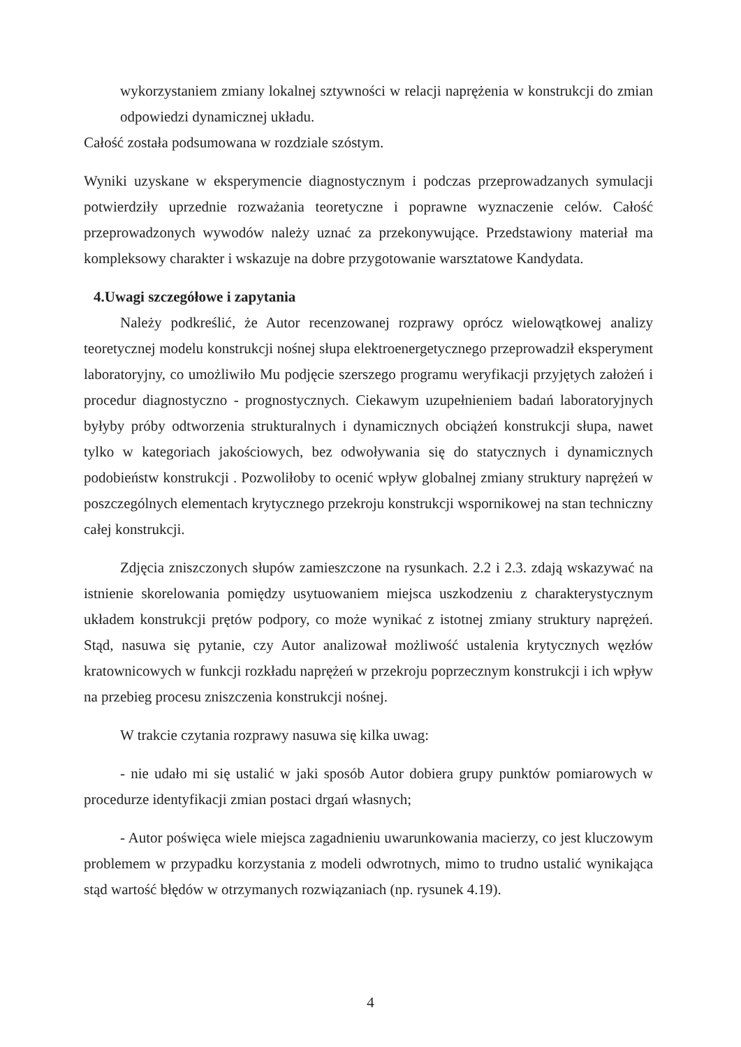wykorzystaniem zmiany lokalnej sztywności w relacji naprężenia w konstrukcji do zmian odpowiedzi dynamicznej układu.
Całość została podsumowana w rozdziale szóstym.
Wyniki uzyskane w eksperymencie diagnostycznym i podczas przeprowadzanych symulacji potwierdziły uprzednie rozważania teoretyczne i poprawne wyznaczenie celów. Całość przeprowadzonych wywodów należy uznać za przekonywujące. Przedstawiony materiał ma kompleksowy charakter i wskazuje na dobre przygotowanie warsztatowe Kandydata.
4.Uwagi szczegółowe i zapytania
Należy podkreślić, że Autor recenzowanej rozprawy oprócz wielowątkowej analizy teoretycznej modelu konstrukcji nośnej słupa elektroenergetycznego przeprowadził eksperyment laboratoryjny, co umożliwiło Mu podjęcie szerszego programu weryfikacji przyjętych założeń i procedur diagnostyczno - prognostycznych. Ciekawym uzupełnieniem badań laboratoryjnych byłyby próby odtworzenia strukturalnych i dynamicznych obciążeń konstrukcji słupa, nawet tylko w kategoriach jakościowych, bez odwoływania się do statycznych i dynamicznych podobieństw konstrukcji . Pozwoliłoby to ocenić wpływ globalnej zmiany struktury naprężeń w poszczególnych elementach krytycznego przekroju konstrukcji wspornikowej na stan techniczny całej konstrukcji.
Zdjęcia zniszczonych słupów zamieszczone na rysunkach. 2.2 i 2.3. zdają wskazywać na istnienie skorelowania pomiędzy usytuowaniem miejsca uszkodzeniu z charakterystycznym układem konstrukcji prętów podpory, co może wynikać z istotnej zmiany struktury naprężeń. Stąd, nasuwa się pytanie, czy Autor analizował możliwość ustalenia krytycznych węzłów kratownicowych w funkcji rozkładu naprężeń w przekroju poprzecznym konstrukcji i ich wpływ na przebieg procesu zniszczenia konstrukcji nośnej.
W trakcie czytania rozprawy nasuwa się kilka uwag:
- nie udało mi się ustalić w jaki sposób Autor dobiera grupy punktów pomiarowych w procedurze identyfikacji zmian postaci drgań własnych;
- Autor poświęca wiele miejsca zagadnieniu uwarunkowania macierzy, co jest kluczowym problemem w przypadku korzystania z modeli odwrotnych, mimo to trudno ustalić wynikająca stąd wartość błędów w otrzymanych rozwiązaniach (np. rysunek 4.19).
4